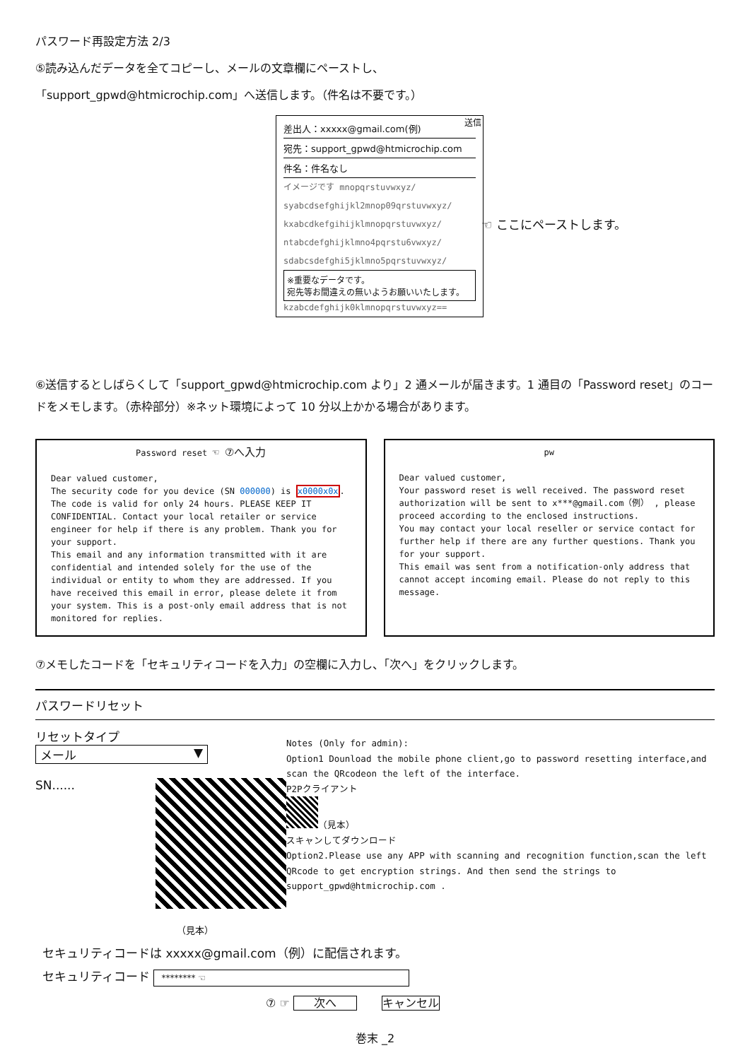パスワード再設定方法 2/3
⑤読み込んだデータを全てコピーし、メールの文章欄にペーストし、
「support_gpwd@htmicrochip.com」へ送信します。（件名は不要です。）
送信
差出人：xxxxx@gmail.com(例)
宛先：support_gpwd@htmicrochip.com
件名：件名なし
イメージです mnopqrstuvwxyz/
syabcdsefghijkl2mnop09qrstuvwxyz/
kxabcdkefgihijklmnopqrstuvwxyz/
ntabcdefghijklmno4pqrstu6vwxyz/
sdabcsdefghi5jklmno5pqrstuvwxyz/
※重要なデータです。
宛先等お間違えの無いようお願いいたします。
kzabcdefghijk0klmnopqrstuvwxyz==
☜ ここにペーストします。
⑥送信するとしばらくして「support_gpwd@htmicrochip.com より」2 通メールが届きます。1 通目の「Password reset」のコードをメモします。（赤枠部分）※ネット環境によって 10 分以上かかる場合があります。
Password reset ☜ ⑦へ入力
Dear valued customer,
The security code for you device (SN 000000) is x0000x0x.
The code is valid for only 24 hours. PLEASE KEEP IT CONFIDENTIAL. Contact your local retailer or service engineer for help if there is any problem. Thank you for your support.
This email and any information transmitted with it are confidential and intended solely for the use of the individual or entity to whom they are addressed. If you have received this email in error, please delete it from your system. This is a post-only email address that is not monitored for replies.
pw
Dear valued customer,
Your password reset is well received. The password reset authorization will be sent to x***@gmail.com（例） , please proceed according to the enclosed instructions.
You may contact your local reseller or service contact for further help if there are any further questions. Thank you for your support.
This email was sent from a notification-only address that cannot accept incoming email. Please do not reply to this message.
⑦メモしたコードを「セキュリティコードを入力」の空欄に入力し、「次へ」をクリックします。
パスワードリセット
リセットタイプ メール ▼
SN......
（見本）
Notes (Only for admin):
Option1 Dounload the mobile phone client,go to password resetting interface,and scan the QRcodeon the left of the interface.
P2Pクライアント
（見本）
スキャンしてダウンロード
Option2.Please use any APP with scanning and recognition function,scan the left QRcode to get encryption strings. And then send the strings to
support_gpwd@htmicrochip.com .
セキュリティコードは xxxxx@gmail.com（例）に配信されます。
セキュリティコード ******** ☜
⑦ ☞ 次へ キャンセル
巻末 _2